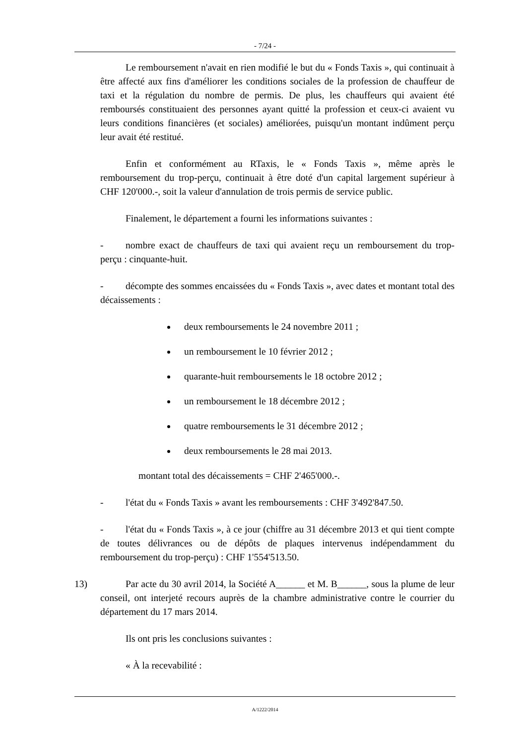- 7/24 -
Le remboursement n'avait en rien modifié le but du « Fonds Taxis », qui continuait à être affecté aux fins d'améliorer les conditions sociales de la profession de chauffeur de taxi et la régulation du nombre de permis. De plus, les chauffeurs qui avaient été remboursés constituaient des personnes ayant quitté la profession et ceux-ci avaient vu leurs conditions financières (et sociales) améliorées, puisqu'un montant indûment perçu leur avait été restitué.
Enfin et conformément au RTaxis, le « Fonds Taxis », même après le remboursement du trop-perçu, continuait à être doté d'un capital largement supérieur à CHF 120'000.-, soit la valeur d'annulation de trois permis de service public.
Finalement, le département a fourni les informations suivantes :
- nombre exact de chauffeurs de taxi qui avaient reçu un remboursement du trop-perçu : cinquante-huit.
- décompte des sommes encaissées du « Fonds Taxis », avec dates et montant total des décaissements :
deux remboursements le 24 novembre 2011 ;
un remboursement le 10 février 2012 ;
quarante-huit remboursements le 18 octobre 2012 ;
un remboursement le 18 décembre 2012 ;
quatre remboursements le 31 décembre 2012 ;
deux remboursements le 28 mai 2013.
montant total des décaissements = CHF 2'465'000.-.
- l'état du « Fonds Taxis » avant les remboursements : CHF 3'492'847.50.
- l'état du « Fonds Taxis », à ce jour (chiffre au 31 décembre 2013 et qui tient compte de toutes délivrances ou de dépôts de plaques intervenus indépendamment du remboursement du trop-perçu) : CHF 1'554'513.50.
13) Par acte du 30 avril 2014, la Société A______ et M. B______, sous la plume de leur conseil, ont interjeté recours auprès de la chambre administrative contre le courrier du département du 17 mars 2014.
Ils ont pris les conclusions suivantes :
« À la recevabilité :
A/1222/2014